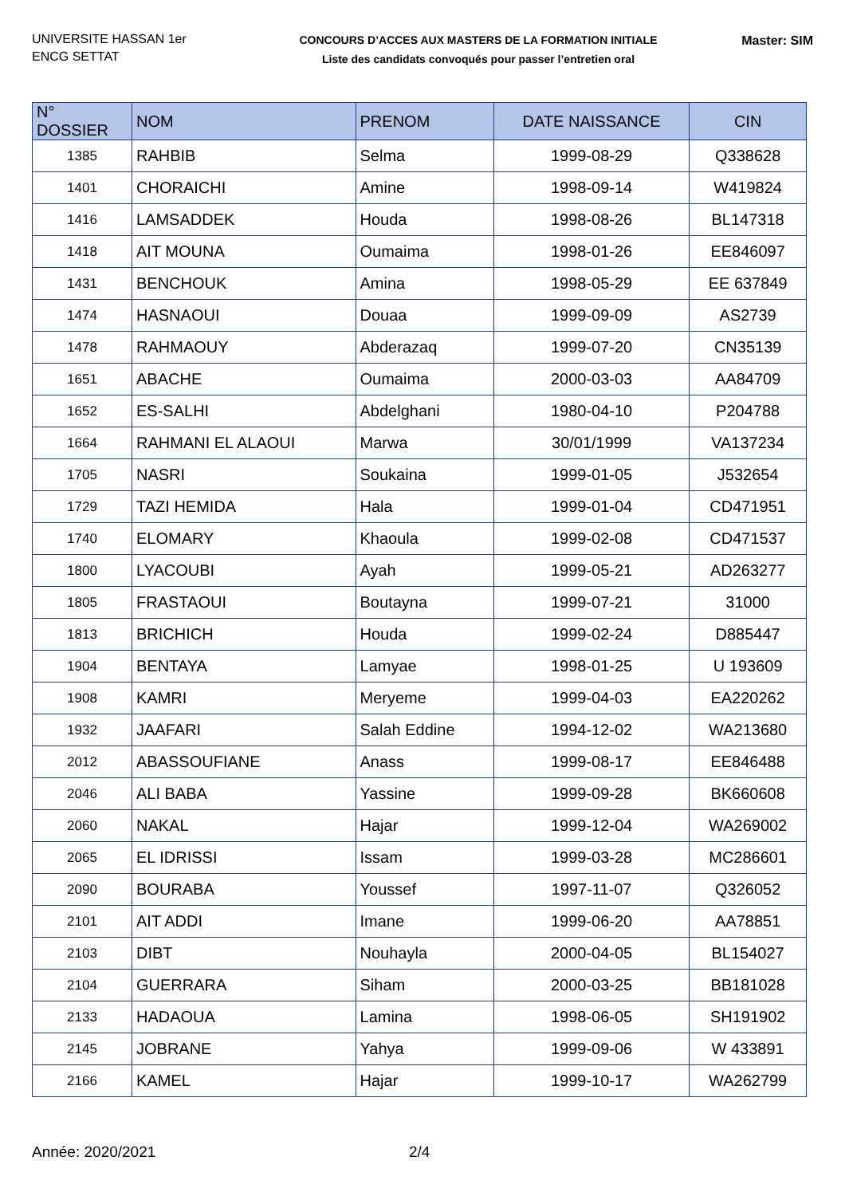UNIVERSITE HASSAN 1er
ENCG SETTAT
CONCOURS D’ACCES AUX MASTERS DE LA FORMATION INITIALE
Liste des candidats convoqués pour passer l’entretien oral
Master: SIM
| N° DOSSIER | NOM | PRENOM | DATE NAISSANCE | CIN |
| --- | --- | --- | --- | --- |
| 1385 | RAHBIB | Selma | 1999-08-29 | Q338628 |
| 1401 | CHORAICHI | Amine | 1998-09-14 | W419824 |
| 1416 | LAMSADDEK | Houda | 1998-08-26 | BL147318 |
| 1418 | AIT MOUNA | Oumaima | 1998-01-26 | EE846097 |
| 1431 | BENCHOUK | Amina | 1998-05-29 | EE 637849 |
| 1474 | HASNAOUI | Douaa | 1999-09-09 | AS2739 |
| 1478 | RAHMAOUY | Abderazaq | 1999-07-20 | CN35139 |
| 1651 | ABACHE | Oumaima | 2000-03-03 | AA84709 |
| 1652 | ES-SALHI | Abdelghani | 1980-04-10 | P204788 |
| 1664 | RAHMANI EL ALAOUI | Marwa | 30/01/1999 | VA137234 |
| 1705 | NASRI | Soukaina | 1999-01-05 | J532654 |
| 1729 | TAZI HEMIDA | Hala | 1999-01-04 | CD471951 |
| 1740 | ELOMARY | Khaoula | 1999-02-08 | CD471537 |
| 1800 | LYACOUBI | Ayah | 1999-05-21 | AD263277 |
| 1805 | FRASTAOUI | Boutayna | 1999-07-21 | 31000 |
| 1813 | BRICHICH | Houda | 1999-02-24 | D885447 |
| 1904 | BENTAYA | Lamyae | 1998-01-25 | U 193609 |
| 1908 | KAMRI | Meryeme | 1999-04-03 | EA220262 |
| 1932 | JAAFARI | Salah Eddine | 1994-12-02 | WA213680 |
| 2012 | ABASSOUFIANE | Anass | 1999-08-17 | EE846488 |
| 2046 | ALI BABA | Yassine | 1999-09-28 | BK660608 |
| 2060 | NAKAL | Hajar | 1999-12-04 | WA269002 |
| 2065 | EL IDRISSI | Issam | 1999-03-28 | MC286601 |
| 2090 | BOURABA | Youssef | 1997-11-07 | Q326052 |
| 2101 | AIT ADDI | Imane | 1999-06-20 | AA78851 |
| 2103 | DIBT | Nouhayla | 2000-04-05 | BL154027 |
| 2104 | GUERRARA | Siham | 2000-03-25 | BB181028 |
| 2133 | HADAOUA | Lamina | 1998-06-05 | SH191902 |
| 2145 | JOBRANE | Yahya | 1999-09-06 | W 433891 |
| 2166 | KAMEL | Hajar | 1999-10-17 | WA262799 |
Année: 2020/2021 2/4